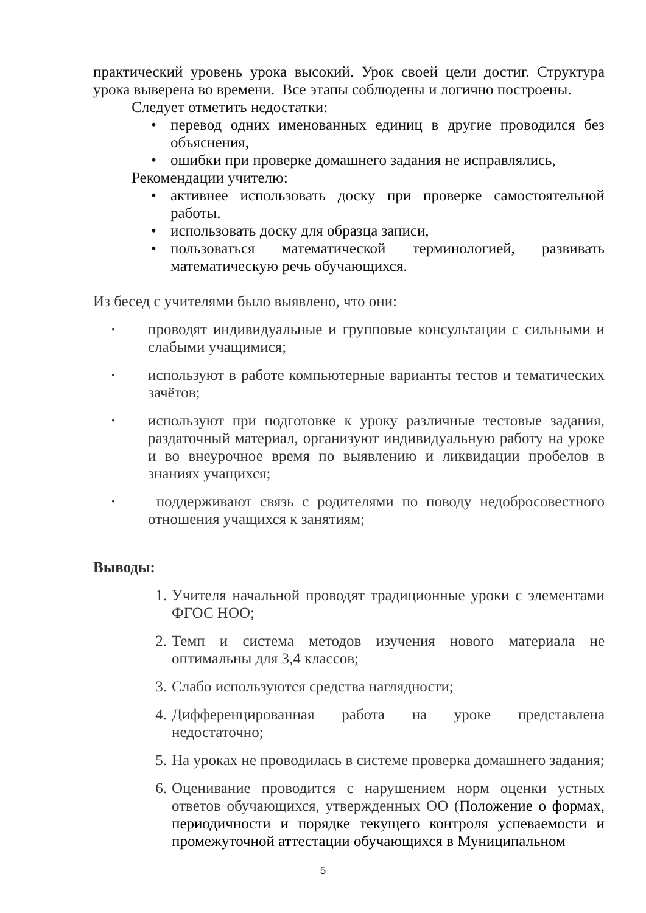практический уровень урока высокий. Урок своей цели достиг. Структура урока выверена во времени. Все этапы соблюдены и логично построены.
Следует отметить недостатки:
• перевод одних именованных единиц в другие проводился без объяснения,
• ошибки при проверке домашнего задания не исправлялись,
Рекомендации учителю:
• активнее использовать доску при проверке самостоятельной работы.
• использовать доску для образца записи,
• пользоваться математической терминологией, развивать математическую речь обучающихся.
Из бесед с учителями было выявлено, что они:
• проводят индивидуальные и групповые консультации с сильными и слабыми учащимися;
• используют в работе компьютерные варианты тестов и тематических зачётов;
• используют при подготовке к уроку различные тестовые задания, раздаточный материал, организуют индивидуальную работу на уроке и во внеурочное время по выявлению и ликвидации пробелов в знаниях учащихся;
• поддерживают связь с родителями по поводу недобросовестного отношения учащихся к занятиям;
Выводы:
1. Учителя начальной проводят традиционные уроки с элементами ФГОС НОО;
2. Темп и система методов изучения нового материала не оптимальны для 3,4 классов;
3. Слабо используются средства наглядности;
4. Дифференцированная работа на уроке представлена недостаточно;
5. На уроках не проводилась в системе проверка домашнего задания;
6. Оценивание проводится с нарушением норм оценки устных ответов обучающихся, утвержденных ОО (Положение о формах, периодичности и порядке текущего контроля успеваемости и промежуточной аттестации обучающихся в Муниципальном
5